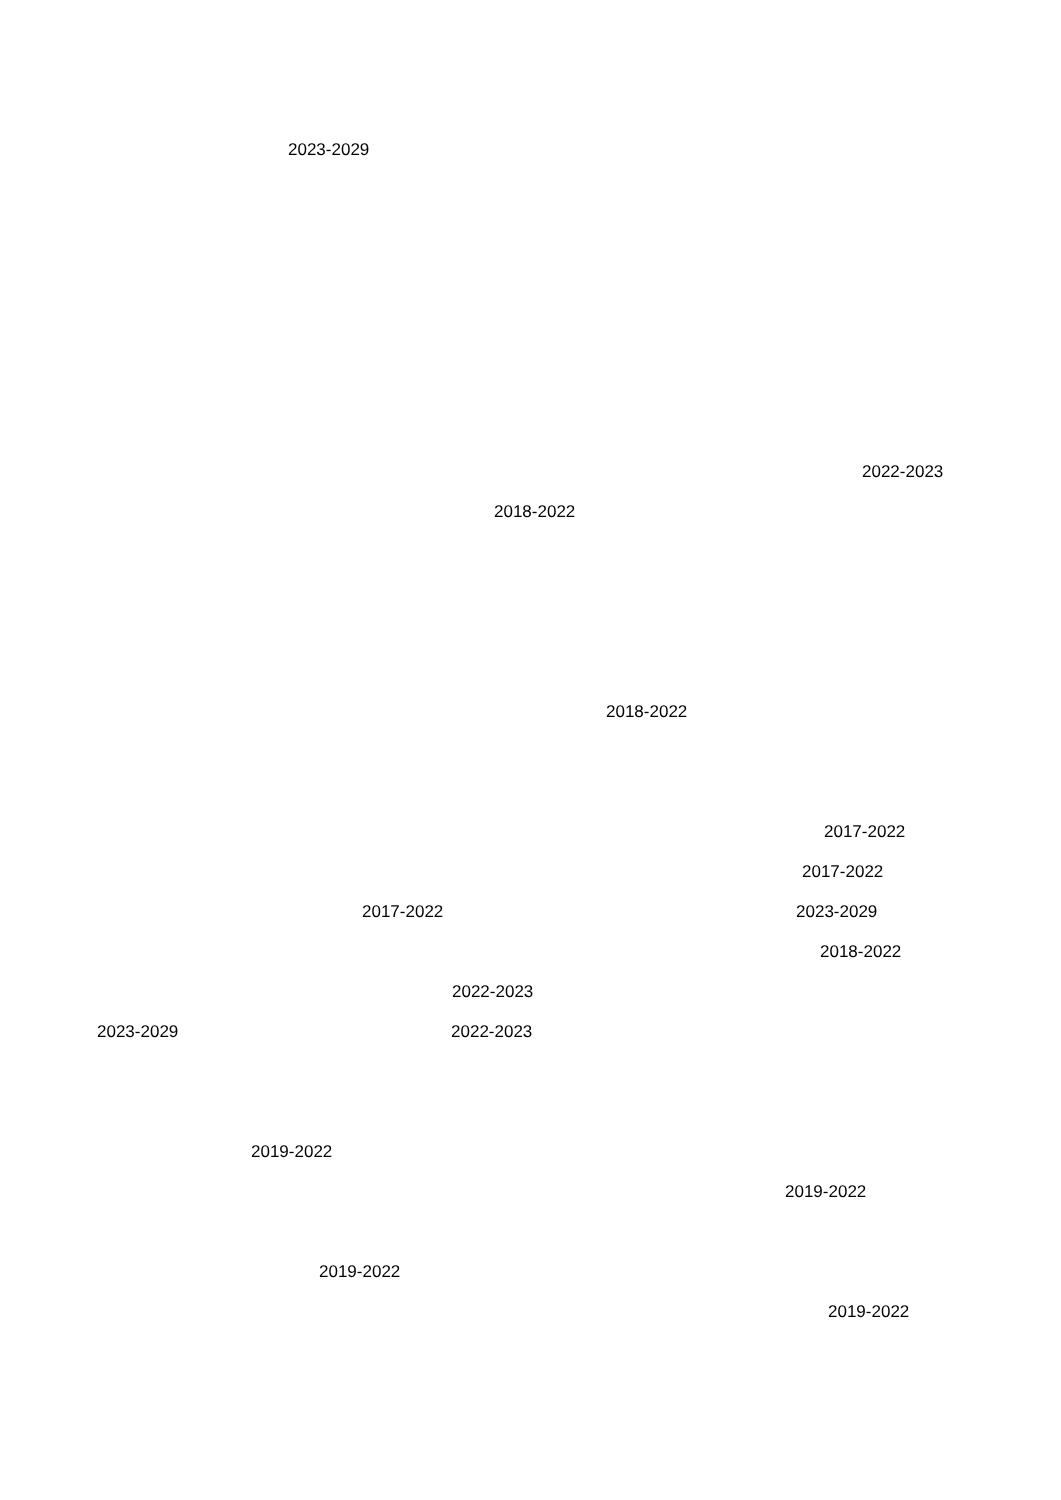2023-2029
2022-2023
2018-2022
2018-2022
2017-2022
2017-2022
2017-2022 2023-2029
2018-2022
2022-2023
2023-2029 2022-2023
2019-2022
2019-2022
2019-2022
2019-2022